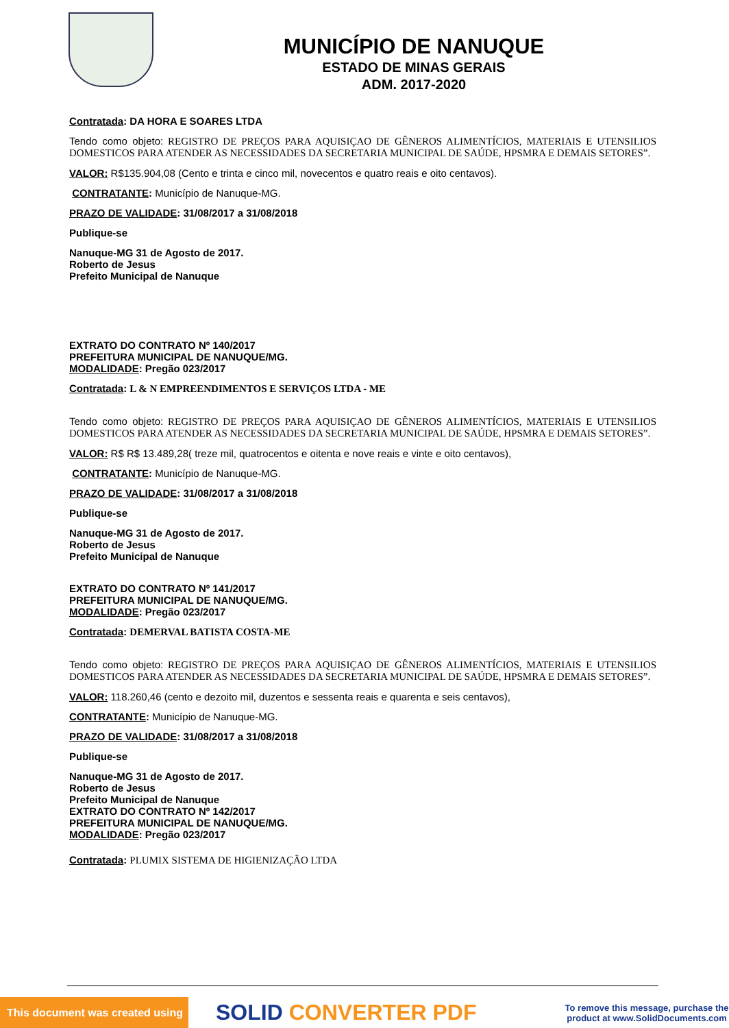MUNICÍPIO DE NANUQUE
ESTADO DE MINAS GERAIS
ADM. 2017-2020
Contratada: DA HORA E SOARES LTDA
Tendo como objeto: REGISTRO DE PREÇOS PARA AQUISIÇAO DE GÊNEROS ALIMENTÍCIOS, MATERIAIS E UTENSILIOS DOMESTICOS PARA ATENDER AS NECESSIDADES DA SECRETARIA MUNICIPAL DE SAÚDE, HPSMRA E DEMAIS SETORES”.
VALOR: R$135.904,08 (Cento e trinta e cinco mil, novecentos e quatro reais e oito centavos).
CONTRATANTE: Município de Nanuque-MG.
PRAZO DE VALIDADE: 31/08/2017 a 31/08/2018
Publique-se
Nanuque-MG 31 de Agosto de 2017.
Roberto de Jesus
Prefeito Municipal de Nanuque
EXTRATO DO CONTRATO Nº 140/2017
PREFEITURA MUNICIPAL DE NANUQUE/MG.
MODALIDADE: Pregão 023/2017
Contratada: L & N EMPREENDIMENTOS E SERVIÇOS LTDA - ME
Tendo como objeto: REGISTRO DE PREÇOS PARA AQUISIÇAO DE GÊNEROS ALIMENTÍCIOS, MATERIAIS E UTENSILIOS DOMESTICOS PARA ATENDER AS NECESSIDADES DA SECRETARIA MUNICIPAL DE SAÚDE, HPSMRA E DEMAIS SETORES”.
VALOR: R$ R$ 13.489,28( treze mil, quatrocentos e oitenta e nove reais e vinte e oito centavos),
CONTRATANTE: Município de Nanuque-MG.
PRAZO DE VALIDADE: 31/08/2017 a 31/08/2018
Publique-se
Nanuque-MG 31 de Agosto de 2017.
Roberto de Jesus
Prefeito Municipal de Nanuque
EXTRATO DO CONTRATO Nº 141/2017
PREFEITURA MUNICIPAL DE NANUQUE/MG.
MODALIDADE: Pregão 023/2017
Contratada: DEMERVAL BATISTA COSTA-ME
Tendo como objeto: REGISTRO DE PREÇOS PARA AQUISIÇAO DE GÊNEROS ALIMENTÍCIOS, MATERIAIS E UTENSILIOS DOMESTICOS PARA ATENDER AS NECESSIDADES DA SECRETARIA MUNICIPAL DE SAÚDE, HPSMRA E DEMAIS SETORES”.
VALOR: 118.260,46 (cento e dezoito mil, duzentos e sessenta reais e quarenta e seis centavos),
CONTRATANTE: Município de Nanuque-MG.
PRAZO DE VALIDADE: 31/08/2017 a 31/08/2018
Publique-se
Nanuque-MG 31 de Agosto de 2017.
Roberto de Jesus
Prefeito Municipal de Nanuque
EXTRATO DO CONTRATO Nº 142/2017
PREFEITURA MUNICIPAL DE NANUQUE/MG.
MODALIDADE: Pregão 023/2017
Contratada: PLUMIX SISTEMA DE HIGIENIZAÇÃO LTDA
This document was created using
SOLID CONVERTER PDF
To remove this message, purchase the product at www.SolidDocuments.com